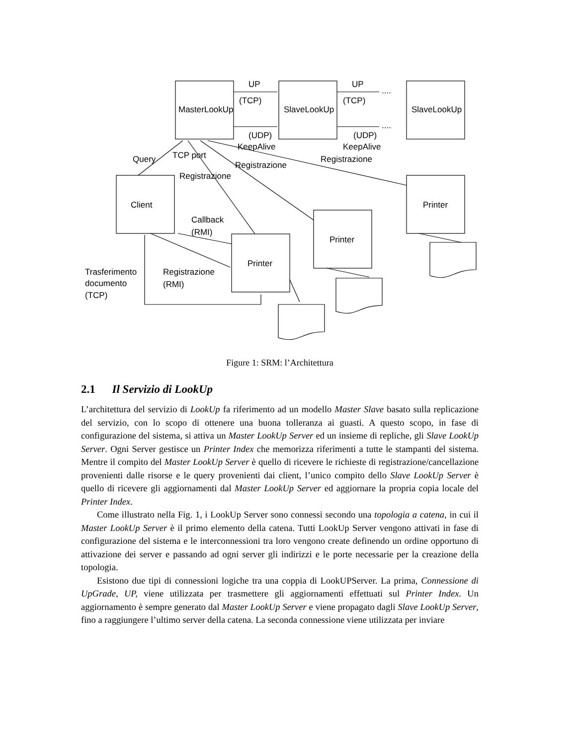MasterLookUp
SlaveLookUp
SlaveLookUp
Client
Printer
Printer
Printer
UP
UP
(TCP)
(TCP)
(UDP)
(UDP)
KeepAlive
KeepAlive
....
....
Query
TCP port
Registrazione
Registrazione
Registrazione
Callback
(RMI)
Trasferimento
documento
(TCP)
Registrazione
(RMI)
Figure 1: SRM: l’Architettura
2.1 Il Servizio di LookUp
L’architettura del servizio di LookUp fa riferimento ad un modello Master Slave basato sulla replicazione del servizio, con lo scopo di ottenere una buona tolleranza ai guasti. A questo scopo, in fase di configurazione del sistema, si attiva un Master LookUp Server ed un insieme di repliche, gli Slave LookUp Server. Ogni Server gestisce un Printer Index che memorizza riferimenti a tutte le stampanti del sistema. Mentre il compito del Master LookUp Server è quello di ricevere le richieste di registrazione/cancellazione provenienti dalle risorse e le query provenienti dai client, l’unico compito dello Slave LookUp Server è quello di ricevere gli aggiornamenti dal Master LookUp Server ed aggiornare la propria copia locale del Printer Index.
Come illustrato nella Fig. 1, i LookUp Server sono connessi secondo una topologia a catena, in cui il Master LookUp Server è il primo elemento della catena. Tutti LookUp Server vengono attivati in fase di configurazione del sistema e le interconnessioni tra loro vengono create definendo un ordine opportuno di attivazione dei server e passando ad ogni server gli indirizzi e le porte necessarie per la creazione della topologia.
Esistono due tipi di connessioni logiche tra una coppia di LookUPServer. La prima, Connessione di UpGrade, UP, viene utilizzata per trasmettere gli aggiornamenti effettuati sul Printer Index. Un aggiornamento è sempre generato dal Master LookUp Server e viene propagato dagli Slave LookUp Server, fino a raggiungere l’ultimo server della catena. La seconda connessione viene utilizzata per inviare